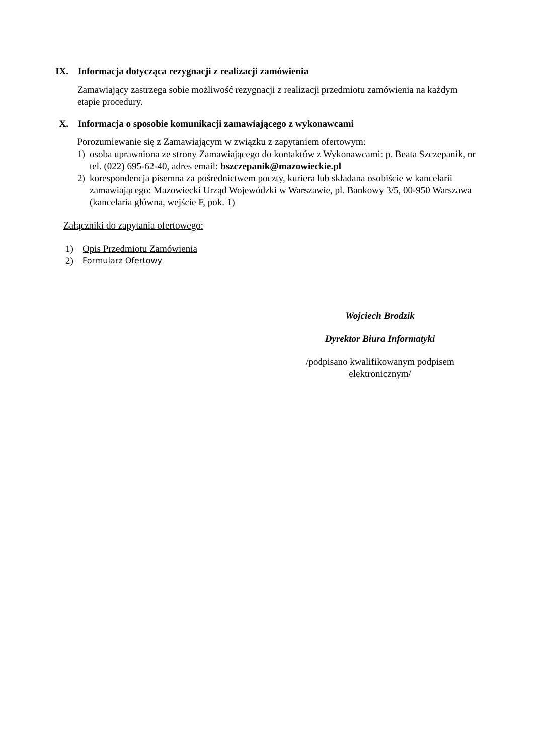IX. Informacja dotycząca rezygnacji z realizacji zamówienia
Zamawiający zastrzega sobie możliwość rezygnacji z realizacji przedmiotu zamówienia na każdym etapie procedury.
X. Informacja o sposobie komunikacji zamawiającego z wykonawcami
Porozumiewanie się z Zamawiającym w związku z zapytaniem ofertowym:
1) osoba uprawniona ze strony Zamawiającego do kontaktów z Wykonawcami: p. Beata Szczepanik, nr tel. (022) 695-62-40, adres email: bszczepanik@mazowieckie.pl
2) korespondencja pisemna za pośrednictwem poczty, kuriera lub składana osobiście w kancelarii zamawiającego: Mazowiecki Urząd Wojewódzki w Warszawie, pl. Bankowy 3/5, 00-950 Warszawa (kancelaria główna, wejście F, pok. 1)
Załączniki do zapytania ofertowego:
1) Opis Przedmiotu Zamówienia
2) Formularz Ofertowy
Wojciech Brodzik
Dyrektor Biura Informatyki
/podpisano kwalifikowanym podpisem elektronicznym/